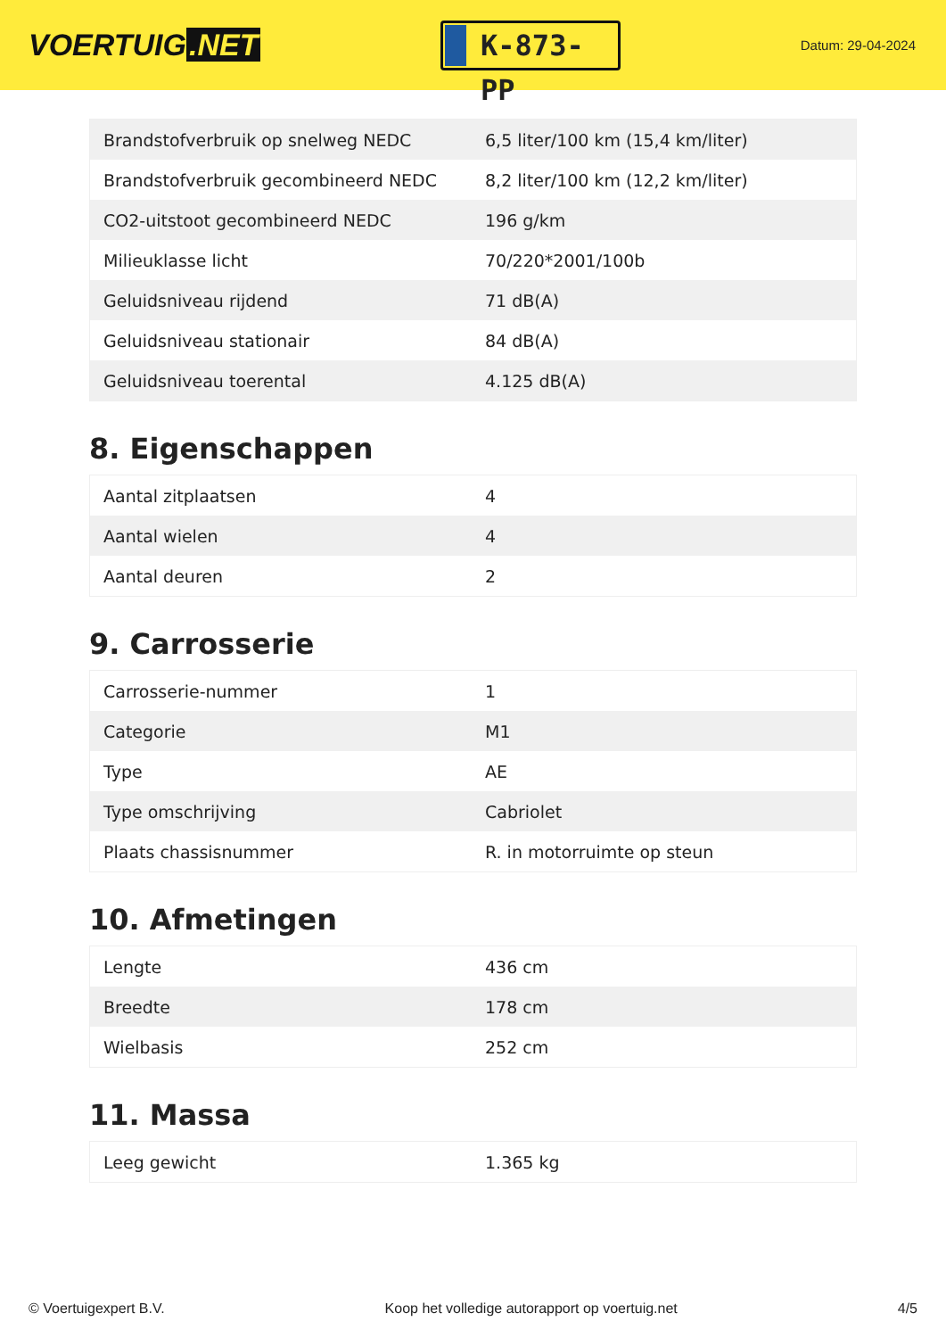VOERTUIG.NET
K-873-PP
Datum: 29-04-2024
| Brandstofverbruik op snelweg NEDC | 6,5 liter/100 km (15,4 km/liter) |
| Brandstofverbruik gecombineerd NEDC | 8,2 liter/100 km (12,2 km/liter) |
| CO2-uitstoot gecombineerd NEDC | 196 g/km |
| Milieuklasse licht | 70/220*2001/100b |
| Geluidsniveau rijdend | 71 dB(A) |
| Geluidsniveau stationair | 84 dB(A) |
| Geluidsniveau toerental | 4.125 dB(A) |
8. Eigenschappen
| Aantal zitplaatsen | 4 |
| Aantal wielen | 4 |
| Aantal deuren | 2 |
9. Carrosserie
| Carrosserie-nummer | 1 |
| Categorie | M1 |
| Type | AE |
| Type omschrijving | Cabriolet |
| Plaats chassisnummer | R. in motorruimte op steun |
10. Afmetingen
| Lengte | 436 cm |
| Breedte | 178 cm |
| Wielbasis | 252 cm |
11. Massa
| Leeg gewicht | 1.365 kg |
© Voertuigexpert B.V. Koop het volledige autorapport op voertuig.net 4/5